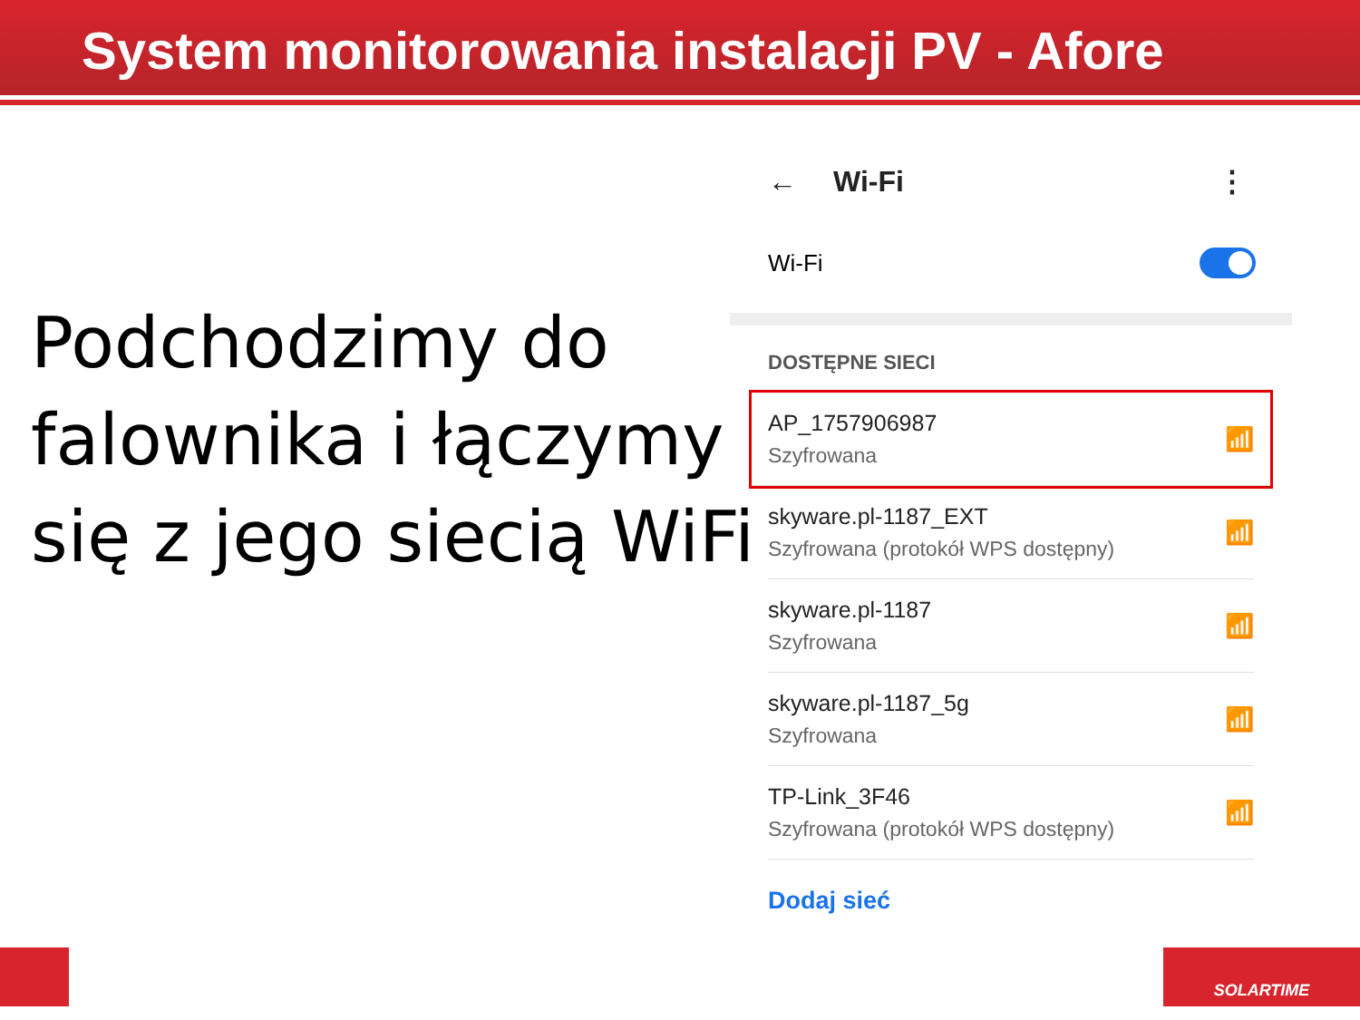System monitorowania instalacji PV - Afore
Podchodzimy do
falownika i łączymy
się z jego siecią WiFi
← Wi-Fi ⋮
Wi-Fi
DOSTĘPNE SIECI
AP_1757906987
Szyfrowana
📶
skyware.pl-1187_EXT
Szyfrowana (protokół WPS dostępny)
📶
skyware.pl-1187
Szyfrowana
📶
skyware.pl-1187_5g
Szyfrowana
📶
TP-Link_3F46
Szyfrowana (protokół WPS dostępny)
📶
Dodaj sieć
SOLARTIME